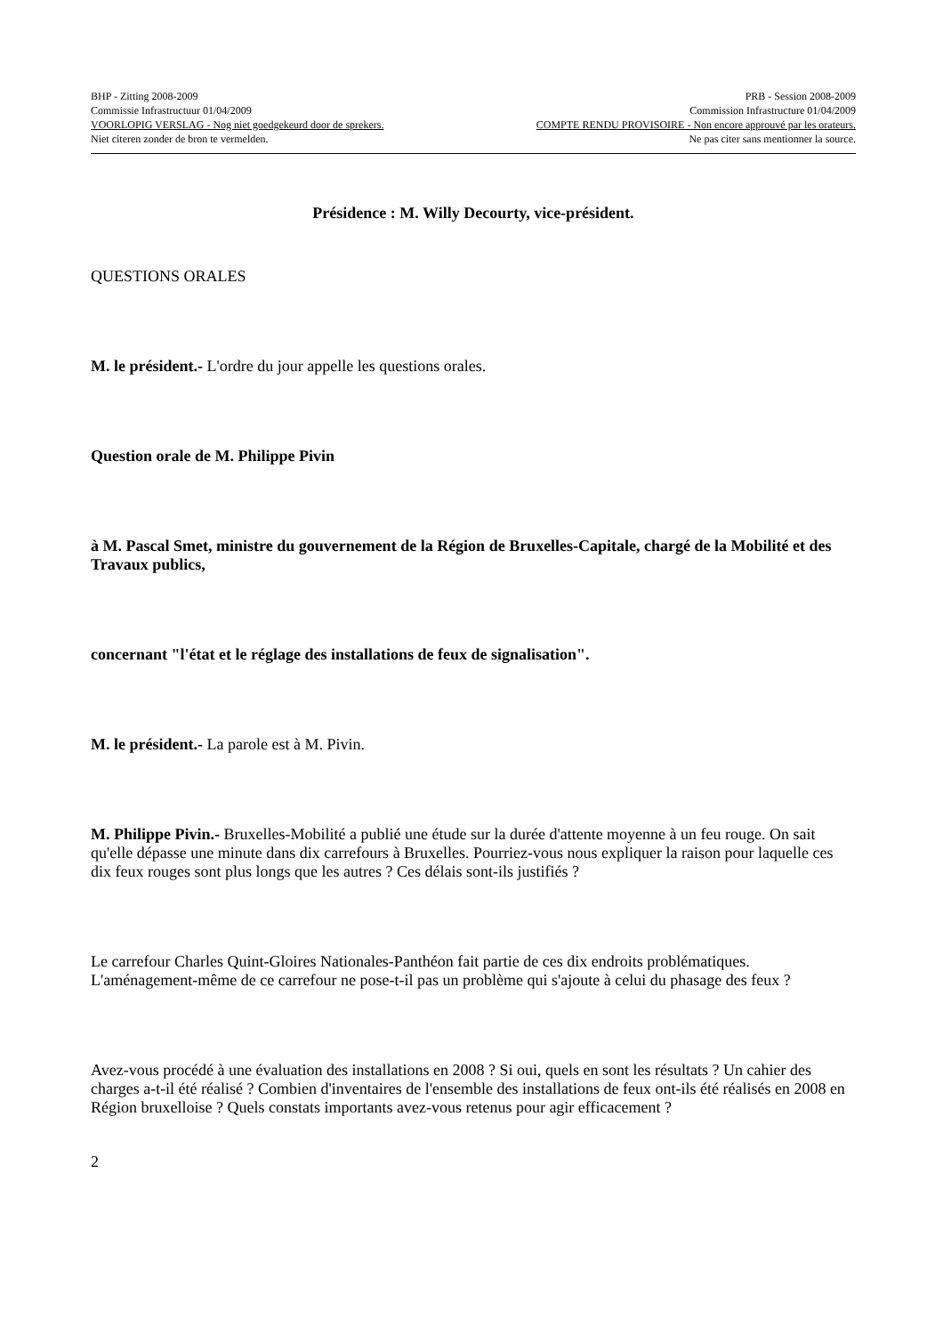BHP - Zitting 2008-2009 PRB - Session 2008-2009
Commissie Infrastructuur 01/04/2009 Commission Infrastructure 01/04/2009
VOORLOPIG VERSLAG - Nog niet goedgekeurd door de sprekers. COMPTE RENDU PROVISOIRE - Non encore approuvé par les orateurs.
Niet citeren zonder de bron te vermelden. Ne pas citer sans mentionner la source.
Présidence : M. Willy Decourty, vice-président.
QUESTIONS ORALES
M. le président.- L'ordre du jour appelle les questions orales.
Question orale de M. Philippe Pivin
à M. Pascal Smet, ministre du gouvernement de la Région de Bruxelles-Capitale, chargé de la Mobilité et des Travaux publics,
concernant "l'état et le réglage des installations de feux de signalisation".
M. le président.- La parole est à M. Pivin.
M. Philippe Pivin.- Bruxelles-Mobilité a publié une étude sur la durée d'attente moyenne à un feu rouge. On sait qu'elle dépasse une minute dans dix carrefours à Bruxelles. Pourriez-vous nous expliquer la raison pour laquelle ces dix feux rouges sont plus longs que les autres ? Ces délais sont-ils justifiés ?
Le carrefour Charles Quint-Gloires Nationales-Panthéon fait partie de ces dix endroits problématiques. L'aménagement-même de ce carrefour ne pose-t-il pas un problème qui s'ajoute à celui du phasage des feux ?
Avez-vous procédé à une évaluation des installations en 2008 ? Si oui, quels en sont les résultats ? Un cahier des charges a-t-il été réalisé ? Combien d'inventaires de l'ensemble des installations de feux ont-ils été réalisés en 2008 en Région bruxelloise ? Quels constats importants avez-vous retenus pour agir efficacement ?
2